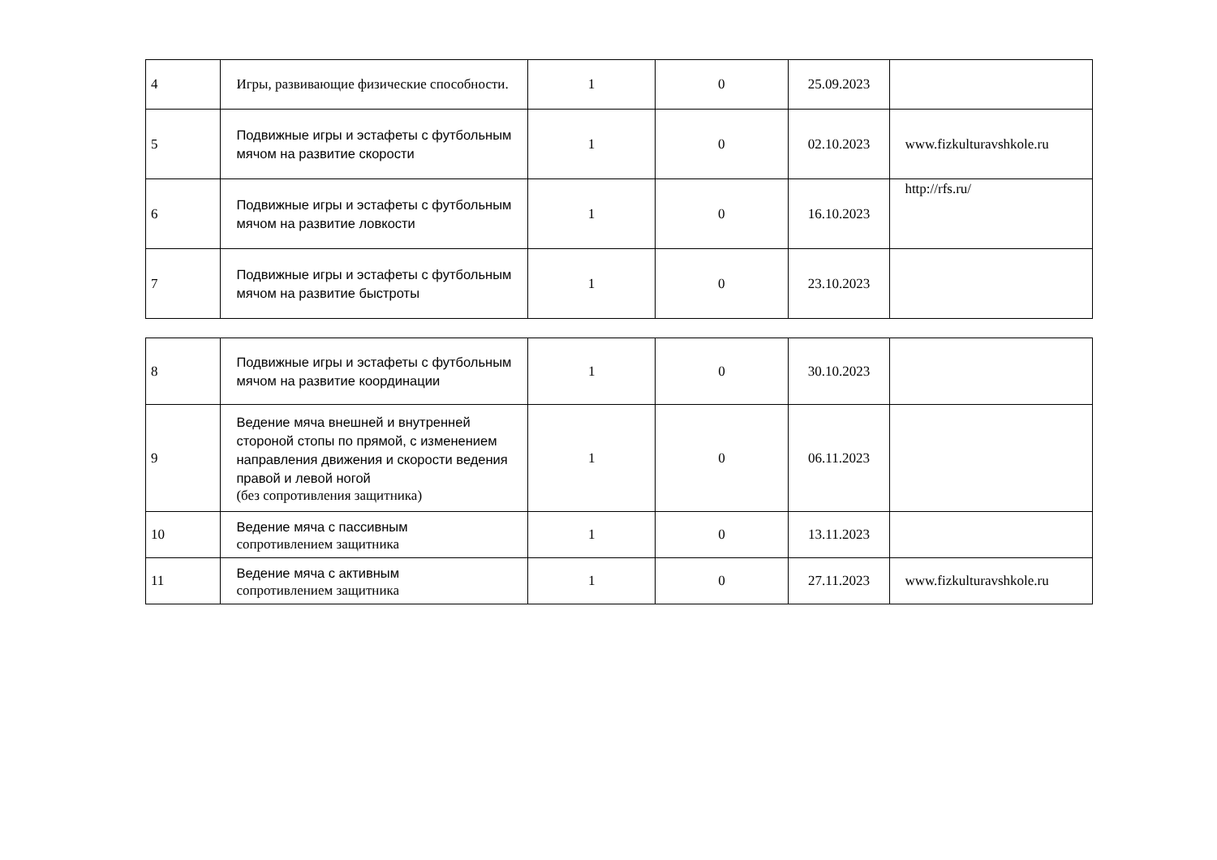| 4 | Игры, развивающие физические способности. | 1 | 0 | 25.09.2023 | |
| 5 | Подвижные игры и эстафеты с футбольным мячом на развитие скорости | 1 | 0 | 02.10.2023 | www.fizkulturavshkole.ru |
| 6 | Подвижные игры и эстафеты с футбольным мячом на развитие ловкости | 1 | 0 | 16.10.2023 | http://rfs.ru/ |
| 7 | Подвижные игры и эстафеты с футбольным мячом на развитие быстроты | 1 | 0 | 23.10.2023 | |
| 8 | Подвижные игры и эстафеты с футбольным мячом на развитие координации | 1 | 0 | 30.10.2023 | |
| 9 | Ведение мяча внешней и внутренней стороной стопы по прямой, с изменением направления движения и скорости ведения правой и левой ногой (без сопротивления защитника) | 1 | 0 | 06.11.2023 | |
| 10 | Ведение мяча с пассивным сопротивлением защитника | 1 | 0 | 13.11.2023 | |
| 11 | Ведение мяча с активным сопротивлением защитника | 1 | 0 | 27.11.2023 | www.fizkulturavshkole.ru |